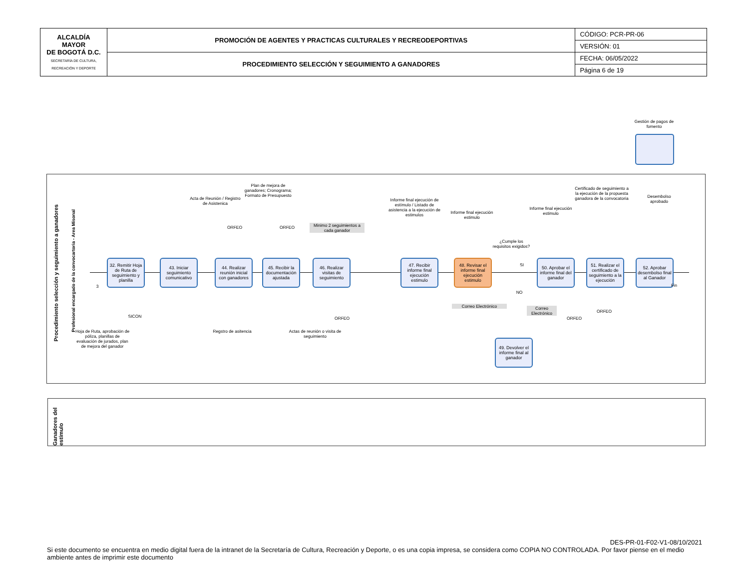| ALCALDÍA MAYOR DE BOGOTÁ D.C. SECRETARÍA DE CULTURA, RECREACIÓN Y DEPORTE | PROMOCIÓN DE AGENTES Y PRACTICAS CULTURALES Y RECREODEPORTIVAS | CÓDIGO: PCR-PR-06 |
| | | VERSIÓN: 01 |
| | PROCEDIMIENTO SELECCIÓN Y SEGUIMIENTO A GANADORES | FECHA: 06/05/2022 |
| | | Página 6 de 19 |
Gestión de pagos de fomento
Procedimiento selección y seguimiento a ganadores
Profesional encargado de la convocartoria - Area Misonal
3
32. Remitir Hoja de Ruta de seguimiento y planilla
43. Iniciar seguimiento comunicativo
44. Realizar reunión inicial con ganadores
45. Recibir la documentación ajustada
46. Realizar visitas de seguimiento
47. Recibir informe final ejecución estimulo
48. Revisar el informe final ejecución estimulo
50. Aprobar el informe final del ganador
51. Realizar el certificado de seguimiento a la ejecución
52. Aprobar desembolso final al Ganador
49. Devolver el informe final al ganador
Fin
Acta de Reunión / Registro de Asistenica
Plan de mejora de ganadores; Cronograma; Formato de Presupuesto
ORFEO ORFEO
Minimo 2 seguimientos a cada ganador
Informe final ejecución de estímulo / Listado de asistencia a la ejecución de estimulos
Informe final ejecución estimulo
¿Cumple los requisitos exigidos?
SI
NO
Informe final ejecución estimulo
Certificado de seguimiento a la ejecución de la propuesta ganadora de la convocatoria
Desembolso aprobado
SICON
Hoja de Ruta, aprobación de póliza, planillas de evaluación de jurados, plan de mejora del ganador
Regstro de asitencia
Actas de reunión o visita de seguimiento
ORFEO
Correo Electrónico
Correo Electrónico
ORFEO
ORFEO
Ganadores del estímulo
DES-PR-01-F02-V1-08/10/2021
Si este documento se encuentra en medio digital fuera de la intranet de la Secretaría de Cultura, Recreación y Deporte, o es una copia impresa, se considera como COPIA NO CONTROLADA. Por favor piense en el medio ambiente antes de imprimir este documento